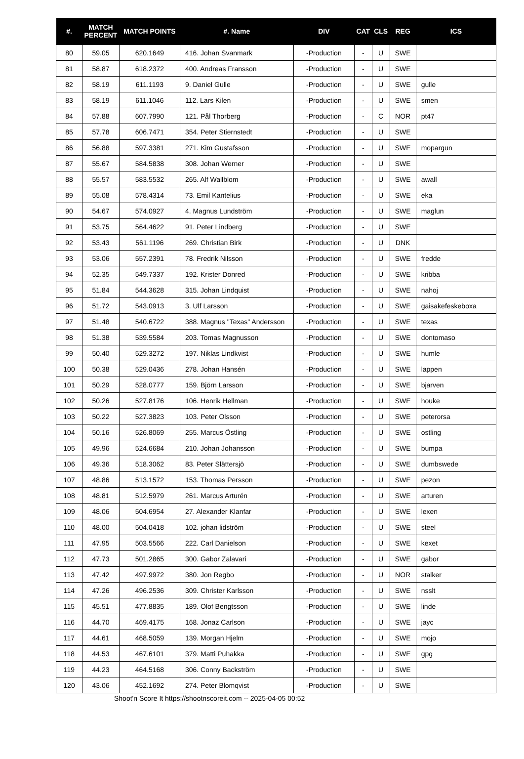| #. | MATCH PERCENT | MATCH POINTS | #. Name | DIV | CAT | CLS | REG | ICS |
| --- | --- | --- | --- | --- | --- | --- | --- | --- |
| 80 | 59.05 | 620.1649 | 416. Johan Svanmark | -Production | - | U | SWE | |
| 81 | 58.87 | 618.2372 | 400. Andreas Fransson | -Production | - | U | SWE | |
| 82 | 58.19 | 611.1193 | 9. Daniel Gulle | -Production | - | U | SWE | gulle |
| 83 | 58.19 | 611.1046 | 112. Lars Kilen | -Production | - | U | SWE | smen |
| 84 | 57.88 | 607.7990 | 121. Pål Thorberg | -Production | - | C | NOR | pt47 |
| 85 | 57.78 | 606.7471 | 354. Peter Stiernstedt | -Production | - | U | SWE | |
| 86 | 56.88 | 597.3381 | 271. Kim Gustafsson | -Production | - | U | SWE | mopargun |
| 87 | 55.67 | 584.5838 | 308. Johan Werner | -Production | - | U | SWE | |
| 88 | 55.57 | 583.5532 | 265. Alf Wallblom | -Production | - | U | SWE | awall |
| 89 | 55.08 | 578.4314 | 73. Emil Kantelius | -Production | - | U | SWE | eka |
| 90 | 54.67 | 574.0927 | 4. Magnus Lundström | -Production | - | U | SWE | maglun |
| 91 | 53.75 | 564.4622 | 91. Peter Lindberg | -Production | - | U | SWE | |
| 92 | 53.43 | 561.1196 | 269. Christian Birk | -Production | - | U | DNK | |
| 93 | 53.06 | 557.2391 | 78. Fredrik Nilsson | -Production | - | U | SWE | fredde |
| 94 | 52.35 | 549.7337 | 192. Krister Donred | -Production | - | U | SWE | kribba |
| 95 | 51.84 | 544.3628 | 315. Johan Lindquist | -Production | - | U | SWE | nahoj |
| 96 | 51.72 | 543.0913 | 3. Ulf Larsson | -Production | - | U | SWE | gaisakefeskeboxa |
| 97 | 51.48 | 540.6722 | 388. Magnus "Texas" Andersson | -Production | - | U | SWE | texas |
| 98 | 51.38 | 539.5584 | 203. Tomas Magnusson | -Production | - | U | SWE | dontomaso |
| 99 | 50.40 | 529.3272 | 197. Niklas Lindkvist | -Production | - | U | SWE | humle |
| 100 | 50.38 | 529.0436 | 278. Johan Hansén | -Production | - | U | SWE | lappen |
| 101 | 50.29 | 528.0777 | 159. Björn Larsson | -Production | - | U | SWE | bjarven |
| 102 | 50.26 | 527.8176 | 106. Henrik Hellman | -Production | - | U | SWE | houke |
| 103 | 50.22 | 527.3823 | 103. Peter Olsson | -Production | - | U | SWE | peterorsa |
| 104 | 50.16 | 526.8069 | 255. Marcus Östling | -Production | - | U | SWE | ostling |
| 105 | 49.96 | 524.6684 | 210. Johan Johansson | -Production | - | U | SWE | bumpa |
| 106 | 49.36 | 518.3062 | 83. Peter Slättersjö | -Production | - | U | SWE | dumbswede |
| 107 | 48.86 | 513.1572 | 153. Thomas Persson | -Production | - | U | SWE | pezon |
| 108 | 48.81 | 512.5979 | 261. Marcus Arturén | -Production | - | U | SWE | arturen |
| 109 | 48.06 | 504.6954 | 27. Alexander Klanfar | -Production | - | U | SWE | lexen |
| 110 | 48.00 | 504.0418 | 102. johan lidström | -Production | - | U | SWE | steel |
| 111 | 47.95 | 503.5566 | 222. Carl Danielson | -Production | - | U | SWE | kexet |
| 112 | 47.73 | 501.2865 | 300. Gabor Zalavari | -Production | - | U | SWE | gabor |
| 113 | 47.42 | 497.9972 | 380. Jon Regbo | -Production | - | U | NOR | stalker |
| 114 | 47.26 | 496.2536 | 309. Christer Karlsson | -Production | - | U | SWE | nsslt |
| 115 | 45.51 | 477.8835 | 189. Olof Bengtsson | -Production | - | U | SWE | linde |
| 116 | 44.70 | 469.4175 | 168. Jonaz Carlson | -Production | - | U | SWE | jayc |
| 117 | 44.61 | 468.5059 | 139. Morgan Hjelm | -Production | - | U | SWE | mojo |
| 118 | 44.53 | 467.6101 | 379. Matti Puhakka | -Production | - | U | SWE | gpg |
| 119 | 44.23 | 464.5168 | 306. Conny Backström | -Production | - | U | SWE | |
| 120 | 43.06 | 452.1692 | 274. Peter Blomqvist | -Production | - | U | SWE | |
Shoot'n Score It https://shootnscoreit.com -- 2025-04-05 00:52